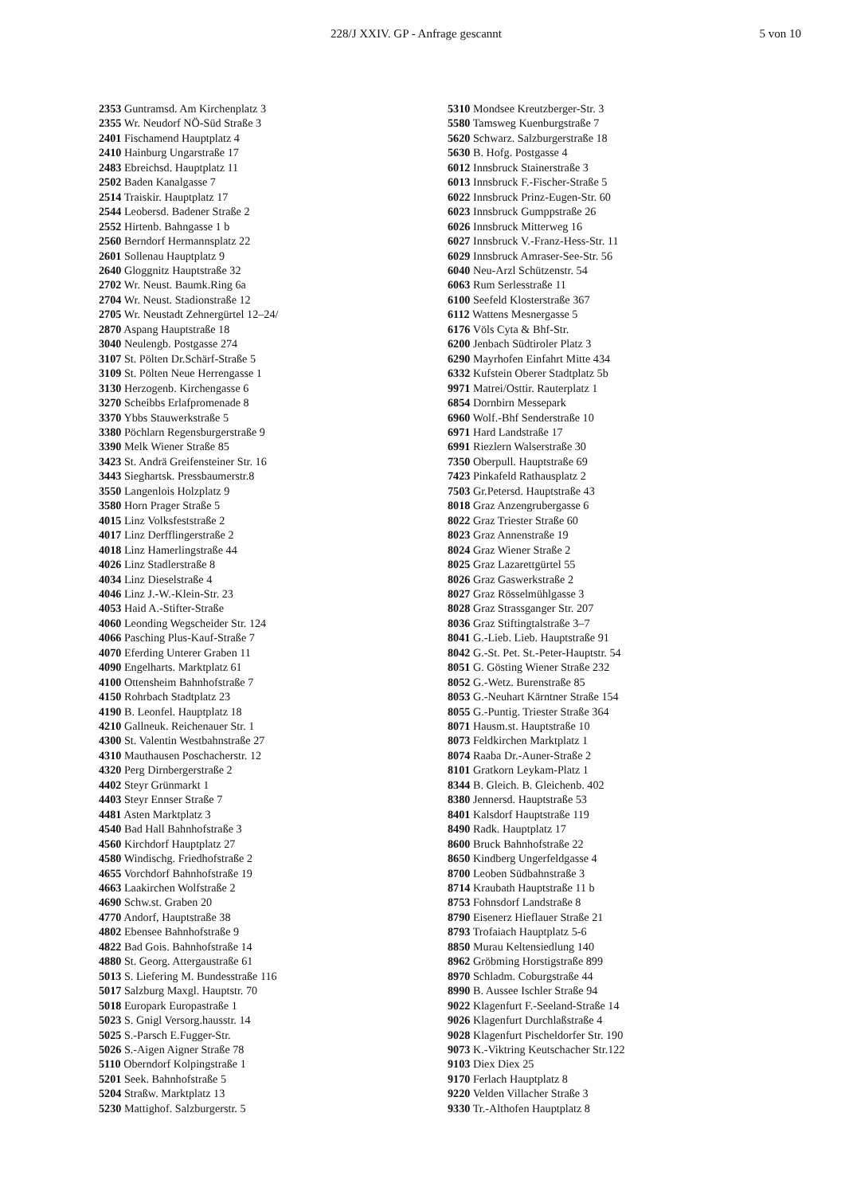228/J XXIV. GP - Anfrage gescannt 5 von 10
2353 Guntramsd. Am Kirchenplatz 3
2355 Wr. Neudorf NÖ-Süd Straße 3
2401 Fischamend Hauptplatz 4
2410 Hainburg Ungarstraße 17
2483 Ebreichsd. Hauptplatz 11
2502 Baden Kanalgasse 7
2514 Traiskir. Hauptplatz 17
2544 Leobersd. Badener Straße 2
2552 Hirtenb. Bahngasse 1 b
2560 Berndorf Hermannsplatz 22
2601 Sollenau Hauptplatz 9
2640 Gloggnitz Hauptstraße 32
2702 Wr. Neust. Baumk.Ring 6a
2704 Wr. Neust. Stadionstraße 12
2705 Wr. Neustadt Zehnergürtel 12–24/
2870 Aspang Hauptstraße 18
3040 Neulengb. Postgasse 274
3107 St. Pölten Dr.Schärf-Straße 5
3109 St. Pölten Neue Herrengasse 1
3130 Herzogenb. Kirchengasse 6
3270 Scheibbs Erlafpromenade 8
3370 Ybbs Stauwerkstraße 5
3380 Pöchlarn Regensburgerstraße 9
3390 Melk Wiener Straße 85
3423 St. Andrä Greifensteiner Str. 16
3443 Sieghartsk. Pressbaumerstr.8
3550 Langenlois Holzplatz 9
3580 Horn Prager Straße 5
4015 Linz Volksfeststraße 2
4017 Linz Derfflingerstraße 2
4018 Linz Hamerlingstraße 44
4026 Linz Stadlerstraße 8
4034 Linz Dieselstraße 4
4046 Linz J.-W.-Klein-Str. 23
4053 Haid A.-Stifter-Straße
4060 Leonding Wegscheider Str. 124
4066 Pasching Plus-Kauf-Straße 7
4070 Eferding Unterer Graben 11
4090 Engelharts. Marktplatz 61
4100 Ottensheim Bahnhofstraße 7
4150 Rohrbach Stadtplatz 23
4190 B. Leonfel. Hauptplatz 18
4210 Gallneuk. Reichenauer Str. 1
4300 St. Valentin Westbahnstraße 27
4310 Mauthausen Poschacherstr. 12
4320 Perg Dirnbergerstraße 2
4402 Steyr Grünmarkt 1
4403 Steyr Ennser Straße 7
4481 Asten Marktplatz 3
4540 Bad Hall Bahnhofstraße 3
4560 Kirchdorf Hauptplatz 27
4580 Windischg. Friedhofstraße 2
4655 Vorchdorf Bahnhofstraße 19
4663 Laakirchen Wolfstraße 2
4690 Schw.st. Graben 20
4770 Andorf, Hauptstraße 38
4802 Ebensee Bahnhofstraße 9
4822 Bad Gois. Bahnhofstraße 14
4880 St. Georg. Attergaustraße 61
5013 S. Liefering M. Bundesstraße 116
5017 Salzburg Maxgl. Hauptstr. 70
5018 Europark Europastraße 1
5023 S. Gnigl Versorg.hausstr. 14
5025 S.-Parsch E.Fugger-Str.
5026 S.-Aigen Aigner Straße 78
5110 Oberndorf Kolpingstraße 1
5201 Seek. Bahnhofstraße 5
5204 Straßw. Marktplatz 13
5230 Mattighof. Salzburgerstr. 5
5310 Mondsee Kreutzberger-Str. 3
5580 Tamsweg Kuenburgstraße 7
5620 Schwarz. Salzburgerstraße 18
5630 B. Hofg. Postgasse 4
6012 Innsbruck Stainerstraße 3
6013 Innsbruck F.-Fischer-Straße 5
6022 Innsbruck Prinz-Eugen-Str. 60
6023 Innsbruck Gumppstraße 26
6026 Innsbruck Mitterweg 16
6027 Innsbruck V.-Franz-Hess-Str. 11
6029 Innsbruck Amraser-See-Str. 56
6040 Neu-Arzl Schützenstr. 54
6063 Rum Serlesstraße 11
6100 Seefeld Klosterstraße 367
6112 Wattens Mesnergasse 5
6176 Völs Cyta & Bhf-Str.
6200 Jenbach Südtiroler Platz 3
6290 Mayrhofen Einfahrt Mitte 434
6332 Kufstein Oberer Stadtplatz 5b
9971 Matrei/Osttir. Rauterplatz 1
6854 Dornbirn Messepark
6960 Wolf.-Bhf Senderstraße 10
6971 Hard Landstraße 17
6991 Riezlern Walserstraße 30
7350 Oberpull. Hauptstraße 69
7423 Pinkafeld Rathausplatz 2
7503 Gr.Petersd. Hauptstraße 43
8018 Graz Anzengrubergasse 6
8022 Graz Triester Straße 60
8023 Graz Annenstraße 19
8024 Graz Wiener Straße 2
8025 Graz Lazarettgürtel 55
8026 Graz Gaswerkstraße 2
8027 Graz Rösselmühlgasse 3
8028 Graz Strassganger Str. 207
8036 Graz Stiftingtalstraße 3–7
8041 G.-Lieb. Lieb. Hauptstraße 91
8042 G.-St. Pet. St.-Peter-Hauptstr. 54
8051 G. Gösting Wiener Straße 232
8052 G.-Wetz. Burenstraße 85
8053 G.-Neuhart Kärntner Straße 154
8055 G.-Puntig. Triester Straße 364
8071 Hausm.st. Hauptstraße 10
8073 Feldkirchen Marktplatz 1
8074 Raaba Dr.-Auner-Straße 2
8101 Gratkorn Leykam-Platz 1
8344 B. Gleich. B. Gleichenb. 402
8380 Jennersd. Hauptstraße 53
8401 Kalsdorf Hauptstraße 119
8490 Radk. Hauptplatz 17
8600 Bruck Bahnhofstraße 22
8650 Kindberg Ungerfeldgasse 4
8700 Leoben Südbahnstraße 3
8714 Kraubath Hauptstraße 11 b
8753 Fohnsdorf Landstraße 8
8790 Eisenerz Hieflauer Straße 21
8793 Trofaiach Hauptplatz 5-6
8850 Murau Keltensiedlung 140
8962 Gröbming Horstigstraße 899
8970 Schladm. Coburgstraße 44
8990 B. Aussee Ischler Straße 94
9022 Klagenfurt F.-Seeland-Straße 14
9026 Klagenfurt Durchlaßstraße 4
9028 Klagenfurt Pischeldorfer Str. 190
9073 K.-Viktring Keutschacher Str.122
9103 Diex Diex 25
9170 Ferlach Hauptplatz 8
9220 Velden Villacher Straße 3
9330 Tr.-Althofen Hauptplatz 8